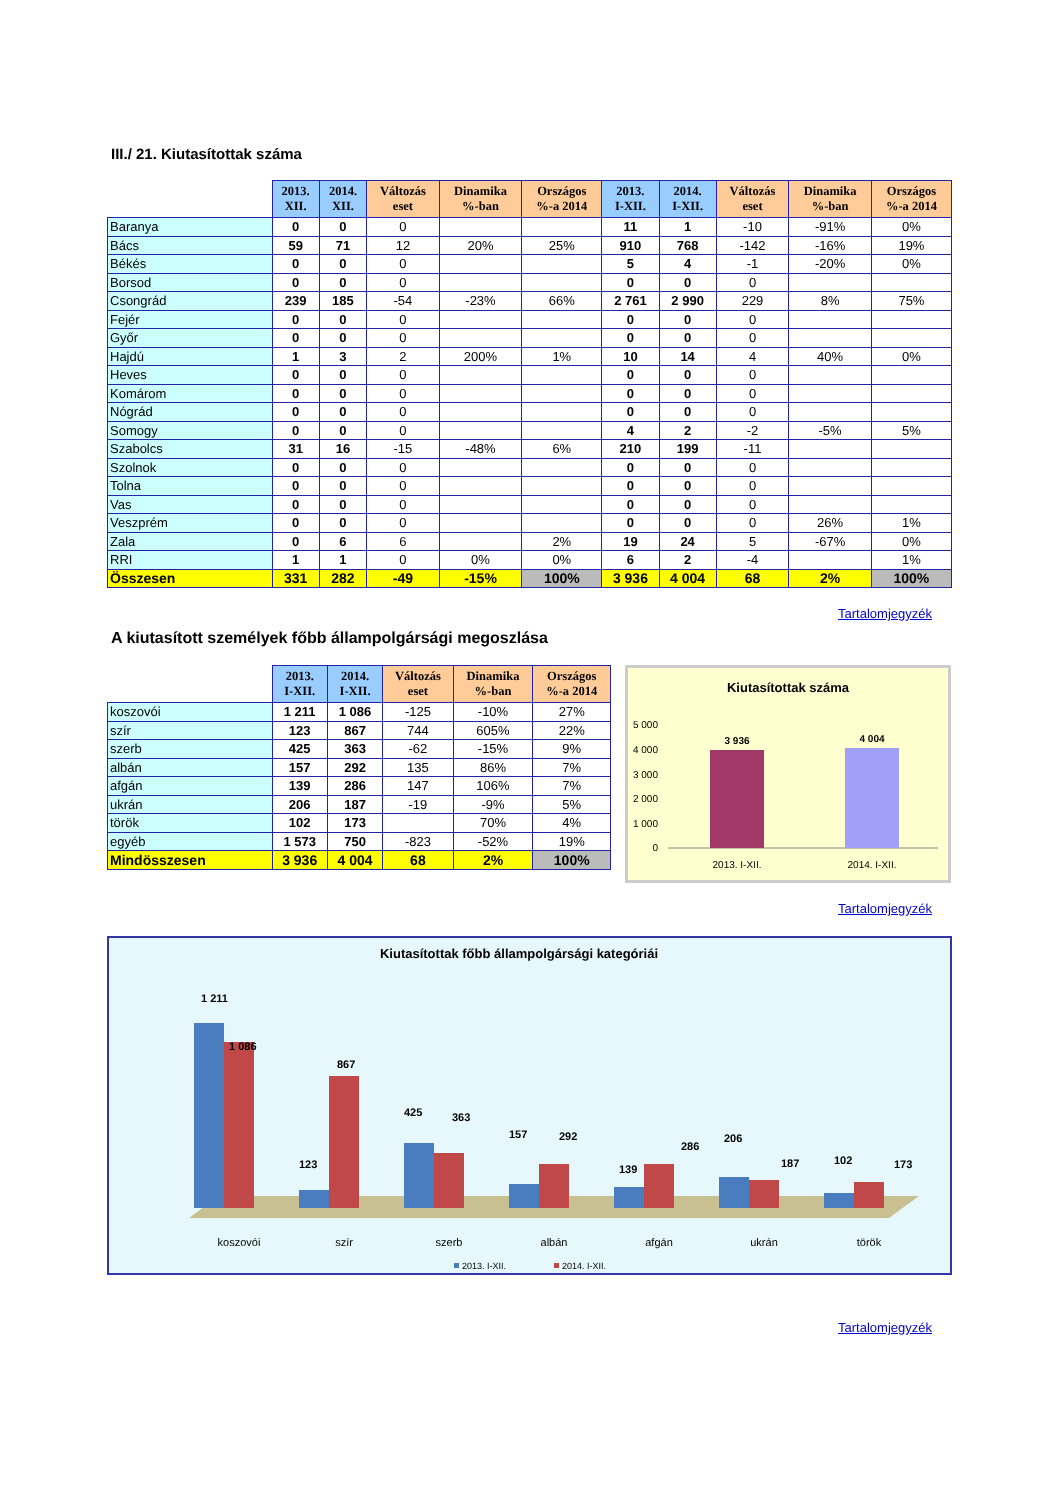III./ 21. Kiutasítottak száma
| | 2013. XII. | 2014. XII. | Változás eset | Dinamika %-ban | Országos %-a 2014 | 2013. I-XII. | 2014. I-XII. | Változás eset | Dinamika %-ban | Országos %-a 2014 |
| --- | --- | --- | --- | --- | --- | --- | --- | --- | --- | --- |
| Baranya | 0 | 0 | 0 | | | 11 | 1 | -10 | -91% | 0% |
| Bács | 59 | 71 | 12 | 20% | 25% | 910 | 768 | -142 | -16% | 19% |
| Békés | 0 | 0 | 0 | | | 5 | 4 | -1 | -20% | 0% |
| Borsod | 0 | 0 | 0 | | | 0 | 0 | 0 | | |
| Csongrád | 239 | 185 | -54 | -23% | 66% | 2 761 | 2 990 | 229 | 8% | 75% |
| Fejér | 0 | 0 | 0 | | | 0 | 0 | 0 | | |
| Győr | 0 | 0 | 0 | | | 0 | 0 | 0 | | |
| Hajdú | 1 | 3 | 2 | 200% | 1% | 10 | 14 | 4 | 40% | 0% |
| Heves | 0 | 0 | 0 | | | 0 | 0 | 0 | | |
| Komárom | 0 | 0 | 0 | | | 0 | 0 | 0 | | |
| Nógrád | 0 | 0 | 0 | | | 0 | 0 | 0 | | |
| Somogy | 0 | 0 | 0 | | | 4 | 2 | -2 | -5% | 5% |
| Szabolcs | 31 | 16 | -15 | -48% | 6% | 210 | 199 | -11 | | |
| Szolnok | 0 | 0 | 0 | | | 0 | 0 | 0 | | |
| Tolna | 0 | 0 | 0 | | | 0 | 0 | 0 | | |
| Vas | 0 | 0 | 0 | | | 0 | 0 | 0 | | |
| Veszprém | 0 | 0 | 0 | | | 0 | 0 | 0 | 26% | 1% |
| Zala | 0 | 6 | 6 | | 2% | 19 | 24 | 5 | -67% | 0% |
| RRI | 1 | 1 | 0 | 0% | 0% | 6 | 2 | -4 | | 1% |
| Összesen | 331 | 282 | -49 | -15% | 100% | 3 936 | 4 004 | 68 | 2% | 100% |
Tartalomjegyzék
A kiutasított személyek főbb állampolgársági megoszlása
| | 2013. I-XII. | 2014. I-XII. | Változás eset | Dinamika %-ban | Országos %-a 2014 |
| --- | --- | --- | --- | --- | --- |
| koszovói | 1 211 | 1 086 | -125 | -10% | 27% |
| szír | 123 | 867 | 744 | 605% | 22% |
| szerb | 425 | 363 | -62 | -15% | 9% |
| albán | 157 | 292 | 135 | 86% | 7% |
| afgán | 139 | 286 | 147 | 106% | 7% |
| ukrán | 206 | 187 | -19 | -9% | 5% |
| török | 102 | 173 | | 70% | 4% |
| egyéb | 1 573 | 750 | -823 | -52% | 19% |
| Mindösszesen | 3 936 | 4 004 | 68 | 2% | 100% |
Kiutasítottak száma
5 000
4 000
3 000
2 000
1 000
0
3 936
4 004
2013. I-XII.
2014. I-XII.
Tartalomjegyzék
Kiutasítottak főbb állampolgársági kategóriái
1 211
1 086
123
867
425
363
157
292
139
286
206
187
102
173
koszovói
szír
szerb
albán
afgán
ukrán
török
2013. I-XII.
2014. I-XII.
Tartalomjegyzék